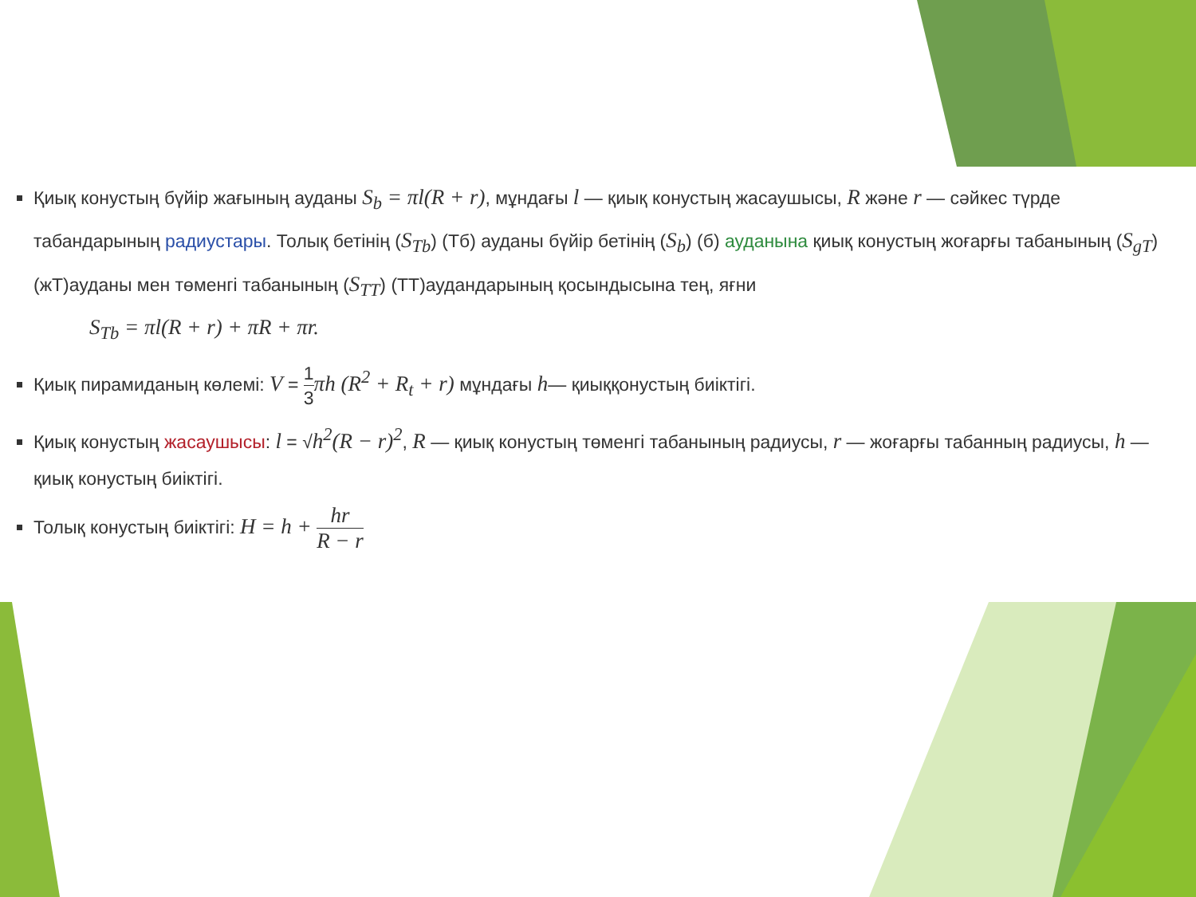Қиық конустың бүйір жағының ауданы S<sub>b</sub> = πl(R + r), мұндағы l — қиық конустың жасаушысы, R және r — сәйкес түрде табандарының радиустары. Толық бетінің (S<sub>Tb</sub>) (Тб) ауданы бүйір бетінің (S<sub>b</sub>) (б) ауданына қиық конустың жоғарғы табанының (S<sub>gT</sub>) (жТ)ауданы мен төменгі табанының (S<sub>TT</sub>) (ТТ)аудандарының қосындысына тең, яғни
S<sub>Tb</sub> = πl(R + r) + πR + πr.
Қиық пирамиданың көлемі: V = 1 3 πh (R<sup>2</sup> + R<sub>t</sub> + r) мұндағы h— қиыққонустың биіктігі.
Қиық конустың жасаушысы: l = √h<sup>2</sup>(R − r)<sup>2</sup>, R — қиық конустың төменгі табанының радиусы, r — жоғарғы табанның радиусы, h — қиық конустың биіктігі.
Толық конустың биіктігі: H = h + hr R − r